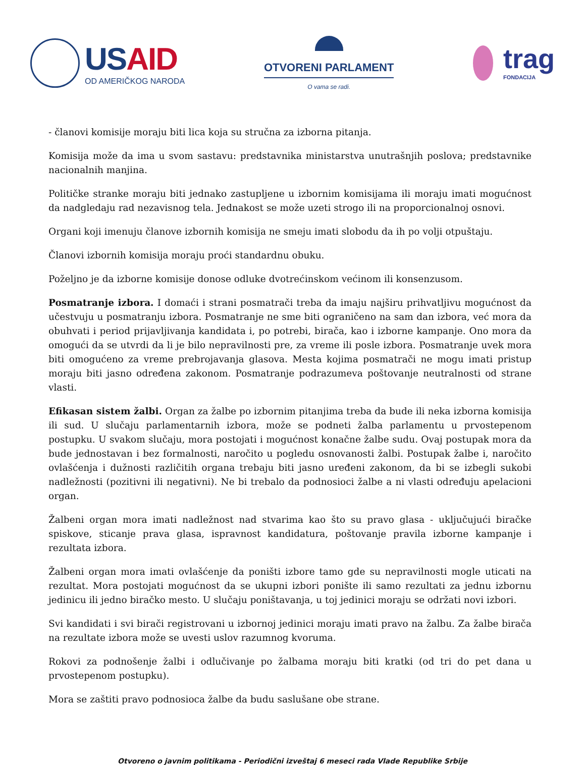USAID
OD AMERIČKOG NARODA
OTVORENI PARLAMENT
O vama se radi.
trag
FONDACIJA
- članovi komisije moraju biti lica koja su stručna za izborna pitanja.
Komisija može da ima u svom sastavu: predstavnika ministarstva unutrašnjih poslova; predstavnike nacionalnih manjina.
Političke stranke moraju biti jednako zastupljene u izbornim komisijama ili moraju imati mogućnost da nadgledaju rad nezavisnog tela. Jednakost se može uzeti strogo ili na proporcionalnoj osnovi.
Organi koji imenuju članove izbornih komisija ne smeju imati slobodu da ih po volji otpuštaju.
Članovi izbornih komisija moraju proći standardnu obuku.
Poželjno je da izborne komisije donose odluke dvotrećinskom većinom ili konsenzusom.
Posmatranje izbora. I domaći i strani posmatrači treba da imaju najširu prihvatljivu mogućnost da učestvuju u posmatranju izbora. Posmatranje ne sme biti ograničeno na sam dan izbora, već mora da obuhvati i period prijavljivanja kandidata i, po potrebi, birača, kao i izborne kampanje. Ono mora da omogući da se utvrdi da li je bilo nepravilnosti pre, za vreme ili posle izbora. Posmatranje uvek mora biti omogućeno za vreme prebrojavanja glasova. Mesta kojima posmatrači ne mogu imati pristup moraju biti jasno određena zakonom. Posmatranje podrazumeva poštovanje neutralnosti od strane vlasti.
Efikasan sistem žalbi. Organ za žalbe po izbornim pitanjima treba da bude ili neka izborna komisija ili sud. U slučaju parlamentarnih izbora, može se podneti žalba parlamentu u prvostepenom postupku. U svakom slučaju, mora postojati i mogućnost konačne žalbe sudu. Ovaj postupak mora da bude jednostavan i bez formalnosti, naročito u pogledu osnovanosti žalbi. Postupak žalbe i, naročito ovlašćenja i dužnosti različitih organa trebaju biti jasno uređeni zakonom, da bi se izbegli sukobi nadležnosti (pozitivni ili negativni). Ne bi trebalo da podnosioci žalbe a ni vlasti određuju apelacioni organ.
Žalbeni organ mora imati nadležnost nad stvarima kao što su pravo glasa - uključujući biračke spiskove, sticanje prava glasa, ispravnost kandidatura, poštovanje pravila izborne kampanje i rezultata izbora.
Žalbeni organ mora imati ovlašćenje da poništi izbore tamo gde su nepravilnosti mogle uticati na rezultat. Mora postojati mogućnost da se ukupni izbori ponište ili samo rezultati za jednu izbornu jedinicu ili jedno biračko mesto. U slučaju poništavanja, u toj jedinici moraju se održati novi izbori.
Svi kandidati i svi birači registrovani u izbornoj jedinici moraju imati pravo na žalbu. Za žalbe birača na rezultate izbora može se uvesti uslov razumnog kvoruma.
Rokovi za podnošenje žalbi i odlučivanje po žalbama moraju biti kratki (od tri do pet dana u prvostepenom postupku).
Mora se zaštiti pravo podnosioca žalbe da budu saslušane obe strane.
Otvoreno o javnim politikama - Periodični izveštaj 6 meseci rada Vlade Republike Srbije